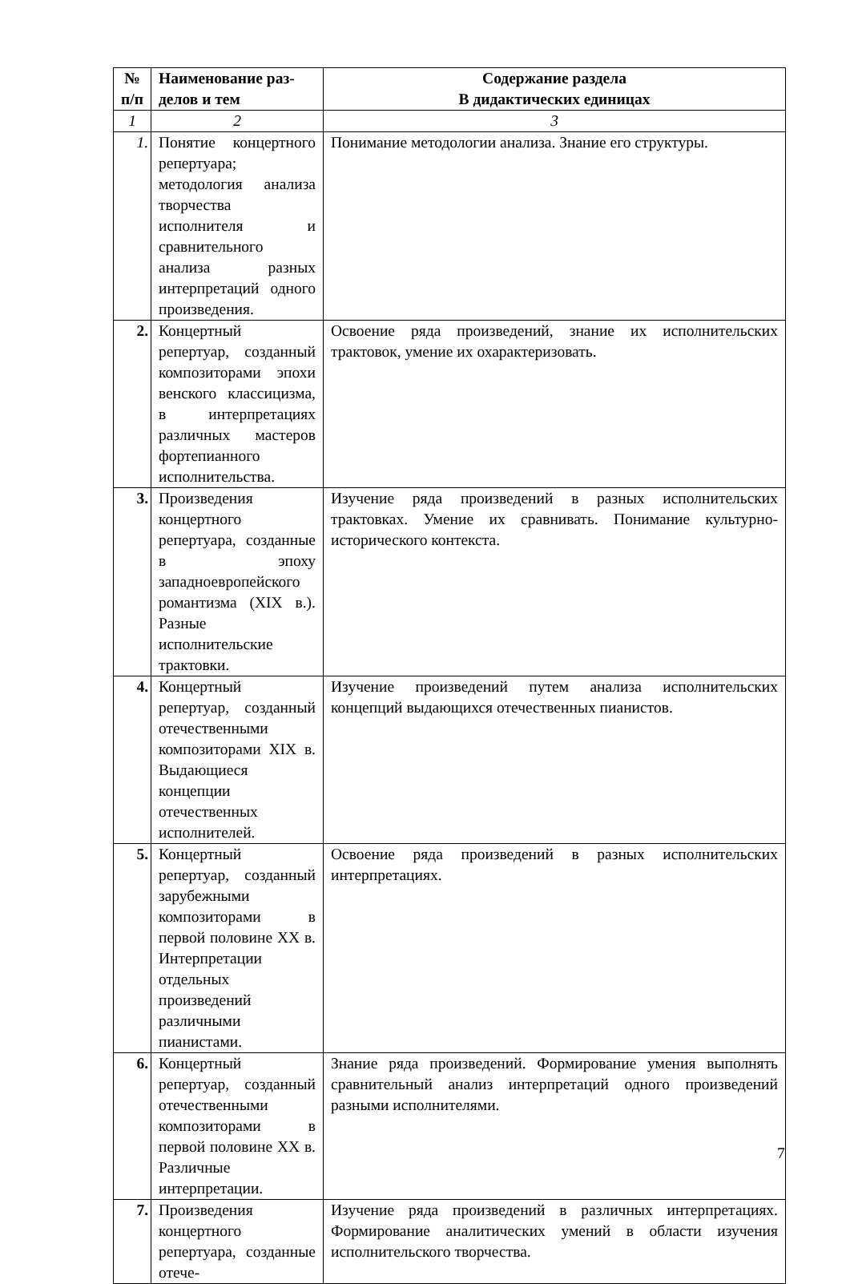| № п/п | Наименование раз- делов и тем | Содержание раздела В дидактических единицах |
| --- | --- | --- |
| 1 | 2 | 3 |
| 1. | Понятие концертного репертуара; методология анализа творчества исполнителя и сравнительного анализа разных интерпретаций одного произведения. | Понимание методологии анализа. Знание его структуры. |
| 2. | Концертный репертуар, созданный композиторами эпохи венского классицизма, в интерпретациях различных мастеров фортепианного исполнительства. | Освоение ряда произведений, знание их исполнительских трактовок, умение их охарактеризовать. |
| 3. | Произведения концертного репертуара, созданные в эпоху западноевропейского романтизма (XIX в.). Разные исполнительские трактовки. | Изучение ряда произведений в разных исполнительских трактовках. Умение их сравнивать. Понимание культурно-исторического контекста. |
| 4. | Концертный репертуар, созданный отечественными композиторами XIX в. Выдающиеся концепции отечественных исполнителей. | Изучение произведений путем анализа исполнительских концепций выдающихся отечественных пианистов. |
| 5. | Концертный репертуар, созданный зарубежными композиторами в первой половине XX в. Интерпретации отдельных произведений различными пианистами. | Освоение ряда произведений в разных исполнительских интерпретациях. |
| 6. | Концертный репертуар, созданный отечественными композиторами в первой половине XX в. Различные интерпретации. | Знание ряда произведений. Формирование умения выполнять сравнительный анализ интерпретаций одного произведений разными исполнителями. |
| 7. | Произведения концертного репертуара, созданные отече- | Изучение ряда произведений в различных интерпретациях. Формирование аналитических умений в области изучения исполнительского творчества. |
7